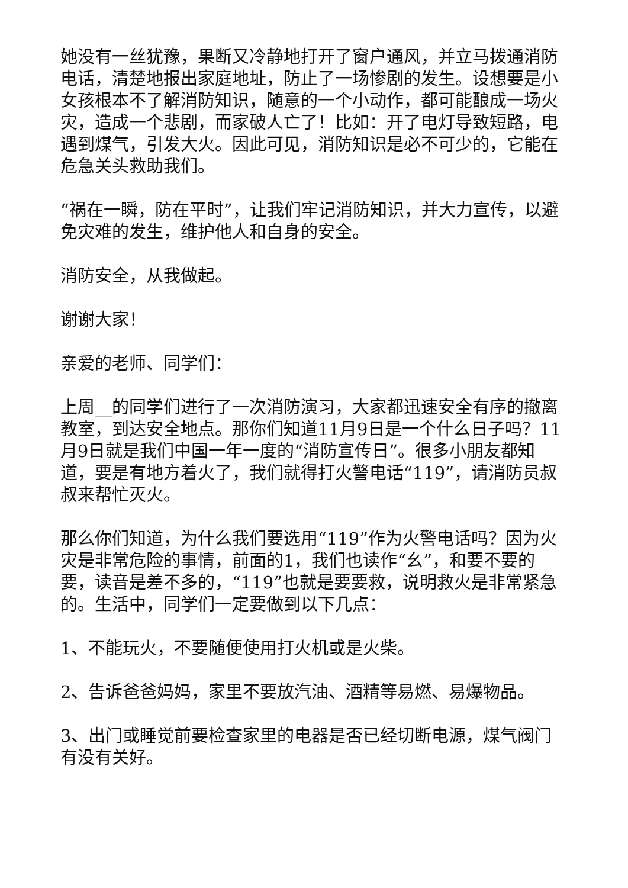她没有一丝犹豫，果断又冷静地打开了窗户通风，并立马拨通消防电话，清楚地报出家庭地址，防止了一场惨剧的发生。设想要是小女孩根本不了解消防知识，随意的一个小动作，都可能酿成一场火灾，造成一个悲剧，而家破人亡了！比如：开了电灯导致短路，电遇到煤气，引发大火。因此可见，消防知识是必不可少的，它能在危急关头救助我们。
“祸在一瞬，防在平时”，让我们牢记消防知识，并大力宣传，以避免灾难的发生，维护他人和自身的安全。
消防安全，从我做起。
谢谢大家！
亲爱的老师、同学们：
上周__的同学们进行了一次消防演习，大家都迅速安全有序的撤离教室，到达安全地点。那你们知道11月9日是一个什么日子吗？11月9日就是我们中国一年一度的“消防宣传日”。很多小朋友都知道，要是有地方着火了，我们就得打火警电话“119”，请消防员叔叔来帮忙灭火。
那么你们知道，为什么我们要选用“119”作为火警电话吗？因为火灾是非常危险的事情，前面的1，我们也读作“幺”，和要不要的要，读音是差不多的，“119”也就是要要救，说明救火是非常紧急的。生活中，同学们一定要做到以下几点：
1、不能玩火，不要随便使用打火机或是火柴。
2、告诉爸爸妈妈，家里不要放汽油、酒精等易燃、易爆物品。
3、出门或睡觉前要检查家里的电器是否已经切断电源，煤气阀门有没有关好。